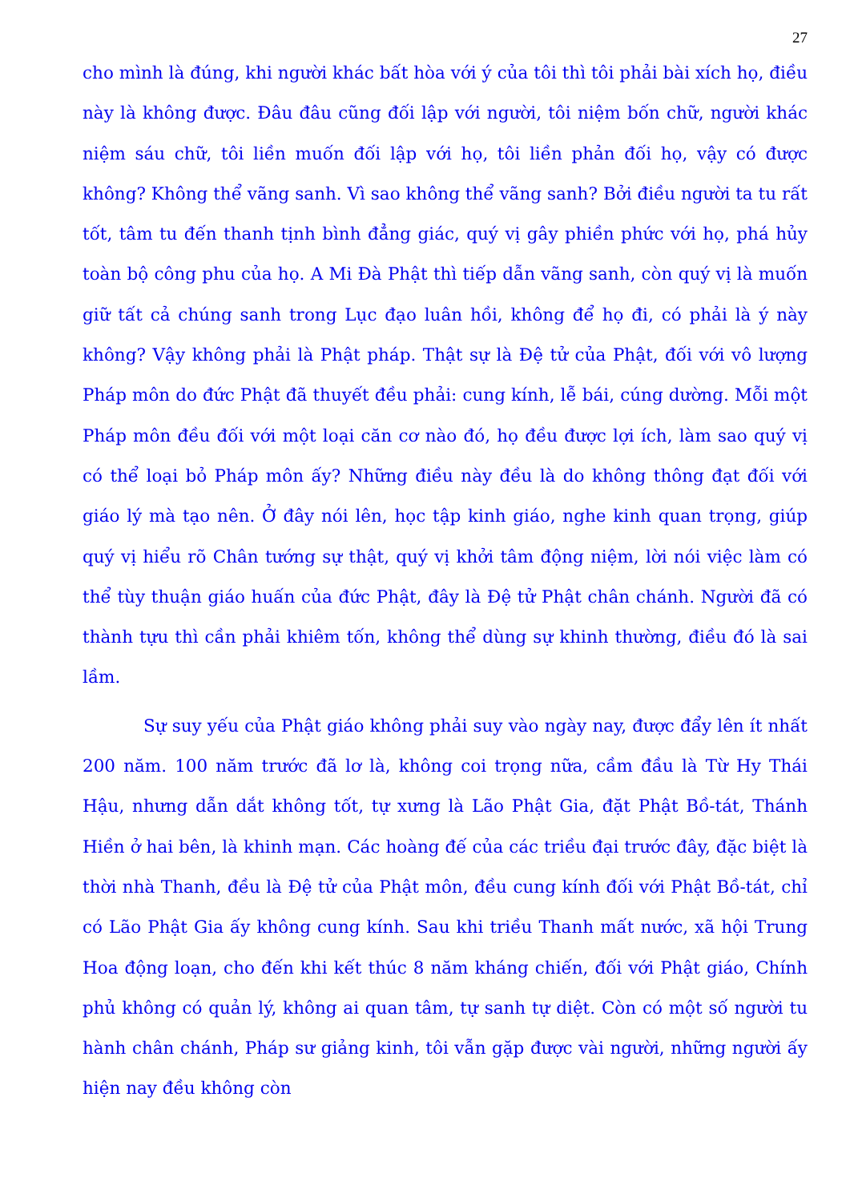27
cho mình là đúng, khi người khác bất hòa với ý của tôi thì tôi phải bài xích họ, điều này là không được. Đâu đâu cũng đối lập với người, tôi niệm bốn chữ, người khác niệm sáu chữ, tôi liền muốn đối lập với họ, tôi liền phản đối họ, vậy có được không? Không thể vãng sanh. Vì sao không thể vãng sanh? Bởi điều người ta tu rất tốt, tâm tu đến thanh tịnh bình đẳng giác, quý vị gây phiền phức với họ, phá hủy toàn bộ công phu của họ. A Mi Đà Phật thì tiếp dẫn vãng sanh, còn quý vị là muốn giữ tất cả chúng sanh trong Lục đạo luân hồi, không để họ đi, có phải là ý này không? Vậy không phải là Phật pháp. Thật sự là Đệ tử của Phật, đối với vô lượng Pháp môn do đức Phật đã thuyết đều phải: cung kính, lễ bái, cúng dường. Mỗi một Pháp môn đều đối với một loại căn cơ nào đó, họ đều được lợi ích, làm sao quý vị có thể loại bỏ Pháp môn ấy? Những điều này đều là do không thông đạt đối với giáo lý mà tạo nên. Ở đây nói lên, học tập kinh giáo, nghe kinh quan trọng, giúp quý vị hiểu rõ Chân tướng sự thật, quý vị khởi tâm động niệm, lời nói việc làm có thể tùy thuận giáo huấn của đức Phật, đây là Đệ tử Phật chân chánh. Người đã có thành tựu thì cần phải khiêm tốn, không thể dùng sự khinh thường, điều đó là sai lầm.
Sự suy yếu của Phật giáo không phải suy vào ngày nay, được đẩy lên ít nhất 200 năm. 100 năm trước đã lơ là, không coi trọng nữa, cầm đầu là Từ Hy Thái Hậu, nhưng dẫn dắt không tốt, tự xưng là Lão Phật Gia, đặt Phật Bồ-tát, Thánh Hiền ở hai bên, là khinh mạn. Các hoàng đế của các triều đại trước đây, đặc biệt là thời nhà Thanh, đều là Đệ tử của Phật môn, đều cung kính đối với Phật Bồ-tát, chỉ có Lão Phật Gia ấy không cung kính. Sau khi triều Thanh mất nước, xã hội Trung Hoa động loạn, cho đến khi kết thúc 8 năm kháng chiến, đối với Phật giáo, Chính phủ không có quản lý, không ai quan tâm, tự sanh tự diệt. Còn có một số người tu hành chân chánh, Pháp sư giảng kinh, tôi vẫn gặp được vài người, những người ấy hiện nay đều không còn